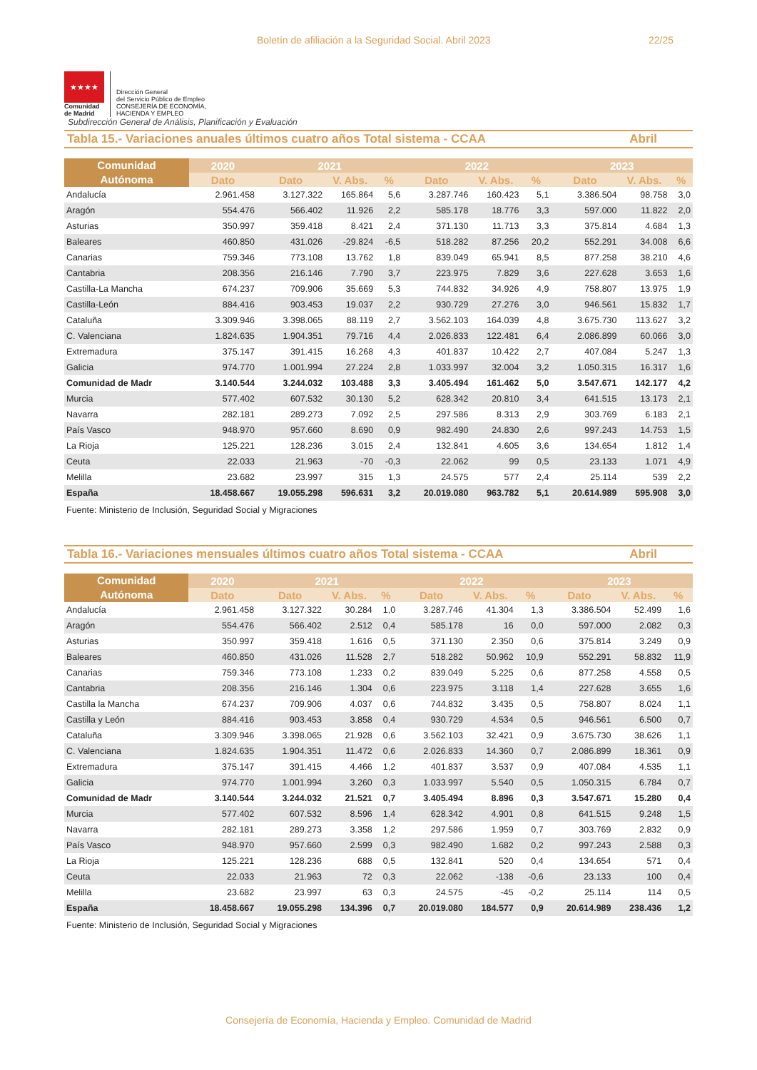Boletín de afiliación a la Seguridad Social. Abril 2023 22/25
★★★★
Comunidad
de Madrid
Dirección General
del Servicio Público de Empleo
CONSEJERÍA DE ECONOMÍA,
HACIENDA Y EMPLEO
Subdirección General de Análisis, Planificación y Evaluación
Tabla 15.- Variaciones anuales últimos cuatro años Total sistema - CCAA Abril
| Comunidad Autónoma | 2020 | 2021 | | | 2022 | | | 2023 | | |
| --- | --- | --- | --- | --- | --- | --- | --- | --- | --- | --- |
| | Dato | Dato | V. Abs. | % | Dato | V. Abs. | % | Dato | V. Abs. | % |
| Andalucía | 2.961.458 | 3.127.322 | 165.864 | 5,6 | 3.287.746 | 160.423 | 5,1 | 3.386.504 | 98.758 | 3,0 |
| Aragón | 554.476 | 566.402 | 11.926 | 2,2 | 585.178 | 18.776 | 3,3 | 597.000 | 11.822 | 2,0 |
| Asturias | 350.997 | 359.418 | 8.421 | 2,4 | 371.130 | 11.713 | 3,3 | 375.814 | 4.684 | 1,3 |
| Baleares | 460.850 | 431.026 | -29.824 | -6,5 | 518.282 | 87.256 | 20,2 | 552.291 | 34.008 | 6,6 |
| Canarias | 759.346 | 773.108 | 13.762 | 1,8 | 839.049 | 65.941 | 8,5 | 877.258 | 38.210 | 4,6 |
| Cantabria | 208.356 | 216.146 | 7.790 | 3,7 | 223.975 | 7.829 | 3,6 | 227.628 | 3.653 | 1,6 |
| Castilla-La Mancha | 674.237 | 709.906 | 35.669 | 5,3 | 744.832 | 34.926 | 4,9 | 758.807 | 13.975 | 1,9 |
| Castilla-León | 884.416 | 903.453 | 19.037 | 2,2 | 930.729 | 27.276 | 3,0 | 946.561 | 15.832 | 1,7 |
| Cataluña | 3.309.946 | 3.398.065 | 88.119 | 2,7 | 3.562.103 | 164.039 | 4,8 | 3.675.730 | 113.627 | 3,2 |
| C. Valenciana | 1.824.635 | 1.904.351 | 79.716 | 4,4 | 2.026.833 | 122.481 | 6,4 | 2.086.899 | 60.066 | 3,0 |
| Extremadura | 375.147 | 391.415 | 16.268 | 4,3 | 401.837 | 10.422 | 2,7 | 407.084 | 5.247 | 1,3 |
| Galicia | 974.770 | 1.001.994 | 27.224 | 2,8 | 1.033.997 | 32.004 | 3,2 | 1.050.315 | 16.317 | 1,6 |
| Comunidad de Madr | 3.140.544 | 3.244.032 | 103.488 | 3,3 | 3.405.494 | 161.462 | 5,0 | 3.547.671 | 142.177 | 4,2 |
| Murcia | 577.402 | 607.532 | 30.130 | 5,2 | 628.342 | 20.810 | 3,4 | 641.515 | 13.173 | 2,1 |
| Navarra | 282.181 | 289.273 | 7.092 | 2,5 | 297.586 | 8.313 | 2,9 | 303.769 | 6.183 | 2,1 |
| País Vasco | 948.970 | 957.660 | 8.690 | 0,9 | 982.490 | 24.830 | 2,6 | 997.243 | 14.753 | 1,5 |
| La Rioja | 125.221 | 128.236 | 3.015 | 2,4 | 132.841 | 4.605 | 3,6 | 134.654 | 1.812 | 1,4 |
| Ceuta | 22.033 | 21.963 | -70 | -0,3 | 22.062 | 99 | 0,5 | 23.133 | 1.071 | 4,9 |
| Melilla | 23.682 | 23.997 | 315 | 1,3 | 24.575 | 577 | 2,4 | 25.114 | 539 | 2,2 |
| España | 18.458.667 | 19.055.298 | 596.631 | 3,2 | 20.019.080 | 963.782 | 5,1 | 20.614.989 | 595.908 | 3,0 |
Fuente: Ministerio de Inclusión, Seguridad Social y Migraciones
Tabla 16.- Variaciones mensuales últimos cuatro años Total sistema - CCAA Abril
| Comunidad Autónoma | 2020 | 2021 | | | 2022 | | | 2023 | | |
| --- | --- | --- | --- | --- | --- | --- | --- | --- | --- | --- |
| | Dato | Dato | V. Abs. | % | Dato | V. Abs. | % | Dato | V. Abs. | % |
| Andalucía | 2.961.458 | 3.127.322 | 30.284 | 1,0 | 3.287.746 | 41.304 | 1,3 | 3.386.504 | 52.499 | 1,6 |
| Aragón | 554.476 | 566.402 | 2.512 | 0,4 | 585.178 | 16 | 0,0 | 597.000 | 2.082 | 0,3 |
| Asturias | 350.997 | 359.418 | 1.616 | 0,5 | 371.130 | 2.350 | 0,6 | 375.814 | 3.249 | 0,9 |
| Baleares | 460.850 | 431.026 | 11.528 | 2,7 | 518.282 | 50.962 | 10,9 | 552.291 | 58.832 | 11,9 |
| Canarias | 759.346 | 773.108 | 1.233 | 0,2 | 839.049 | 5.225 | 0,6 | 877.258 | 4.558 | 0,5 |
| Cantabria | 208.356 | 216.146 | 1.304 | 0,6 | 223.975 | 3.118 | 1,4 | 227.628 | 3.655 | 1,6 |
| Castilla la Mancha | 674.237 | 709.906 | 4.037 | 0,6 | 744.832 | 3.435 | 0,5 | 758.807 | 8.024 | 1,1 |
| Castilla y León | 884.416 | 903.453 | 3.858 | 0,4 | 930.729 | 4.534 | 0,5 | 946.561 | 6.500 | 0,7 |
| Cataluña | 3.309.946 | 3.398.065 | 21.928 | 0,6 | 3.562.103 | 32.421 | 0,9 | 3.675.730 | 38.626 | 1,1 |
| C. Valenciana | 1.824.635 | 1.904.351 | 11.472 | 0,6 | 2.026.833 | 14.360 | 0,7 | 2.086.899 | 18.361 | 0,9 |
| Extremadura | 375.147 | 391.415 | 4.466 | 1,2 | 401.837 | 3.537 | 0,9 | 407.084 | 4.535 | 1,1 |
| Galicia | 974.770 | 1.001.994 | 3.260 | 0,3 | 1.033.997 | 5.540 | 0,5 | 1.050.315 | 6.784 | 0,7 |
| Comunidad de Madr | 3.140.544 | 3.244.032 | 21.521 | 0,7 | 3.405.494 | 8.896 | 0,3 | 3.547.671 | 15.280 | 0,4 |
| Murcia | 577.402 | 607.532 | 8.596 | 1,4 | 628.342 | 4.901 | 0,8 | 641.515 | 9.248 | 1,5 |
| Navarra | 282.181 | 289.273 | 3.358 | 1,2 | 297.586 | 1.959 | 0,7 | 303.769 | 2.832 | 0,9 |
| País Vasco | 948.970 | 957.660 | 2.599 | 0,3 | 982.490 | 1.682 | 0,2 | 997.243 | 2.588 | 0,3 |
| La Rioja | 125.221 | 128.236 | 688 | 0,5 | 132.841 | 520 | 0,4 | 134.654 | 571 | 0,4 |
| Ceuta | 22.033 | 21.963 | 72 | 0,3 | 22.062 | -138 | -0,6 | 23.133 | 100 | 0,4 |
| Melilla | 23.682 | 23.997 | 63 | 0,3 | 24.575 | -45 | -0,2 | 25.114 | 114 | 0,5 |
| España | 18.458.667 | 19.055.298 | 134.396 | 0,7 | 20.019.080 | 184.577 | 0,9 | 20.614.989 | 238.436 | 1,2 |
Fuente: Ministerio de Inclusión, Seguridad Social y Migraciones
Consejería de Economía, Hacienda y Empleo. Comunidad de Madrid